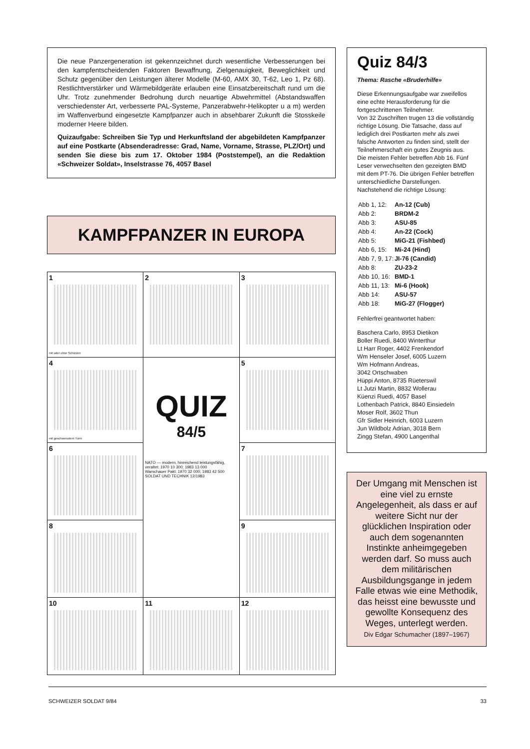Die neue Panzergeneration ist gekennzeichnet durch wesentliche Verbesserungen bei den kampfentscheidenden Faktoren Bewaffnung, Zielgenauigkeit, Beweglichkeit und Schutz gegenüber den Leistungen älterer Modelle (M-60, AMX 30, T-62, Leo 1, Pz 68). Restlichtverstärker und Wärmebildgeräte erlauben eine Einsatzbereitschaft rund um die Uhr. Trotz zunehmender Bedrohung durch neuartige Abwehrmittel (Abstandswaffen verschiedenster Art, verbesserte PAL-Systeme, Panzerabwehr-Helikopter u a m) werden im Waffenverbund eingesetzte Kampfpanzer auch in absehbarer Zukunft die Stosskeile moderner Heere bilden.
Quizaufgabe: Schreiben Sie Typ und Herkunftsland der abgebildeten Kampfpanzer auf eine Postkarte (Absenderadresse: Grad, Name, Vorname, Strasse, PLZ/Ort) und senden Sie diese bis zum 17. Oktober 1984 (Poststempel), an die Redaktion «Schweizer Soldat», Inselstrasse 76, 4057 Basel
KAMPFPANZER IN EUROPA
| 1 mit oder ohne Schürzen | 2 | 3 |
| 4 mit geschweisstem Turm | QUIZ 84/5 NATO — modern, hinreichend leistungsfähig, veraltet: 1970 10 300; 1983 13 000 Warschauer Pakt: 1970 32 000; 1983 42 500 SOLDAT UND TECHNIK 12/1983 | 5 |
| 6 | | 7 |
| 8 | | 9 |
| 10 | 11 | 12 |
Quiz 84/3
Thema: Rasche «Bruderhilfe»
Diese Erkennungsaufgabe war zweifellos eine echte Herausforderung für die fortgeschrittenen Teilnehmer.
Von 32 Zuschriften trugen 13 die vollständig richtige Lösung. Die Tatsache, dass auf lediglich drei Postkarten mehr als zwei falsche Antworten zu finden sind, stellt der Teilnehmerschaft ein gutes Zeugnis aus.
Die meisten Fehler betreffen Abb 16. Fünf Leser verwechselten den gezeigten BMD mit dem PT-76. Die übrigen Fehler betreffen unterschiedliche Darstellungen. Nachstehend die richtige Lösung:
| Abb 1, 12: | An-12 (Cub) |
| Abb 2: | BRDM-2 |
| Abb 3: | ASU-85 |
| Abb 4: | An-22 (Cock) |
| Abb 5: | MiG-21 (Fishbed) |
| Abb 6, 15: | Mi-24 (Hind) |
| Abb 7, 9, 17: | JI-76 (Candid) |
| Abb 8: | ZU-23-2 |
| Abb 10, 16: | BMD-1 |
| Abb 11, 13: | Mi-6 (Hook) |
| Abb 14: | ASU-57 |
| Abb 18: | MiG-27 (Flogger) |
Fehlerfrei geantwortet haben:
Baschera Carlo, 8953 Dietikon
Boller Ruedi, 8400 Winterthur
Lt Harr Roger, 4402 Frenkendorf
Wm Henseler Josef, 6005 Luzern
Wm Hofmann Andreas,
3042 Ortschwaben
Hüppi Anton, 8735 Rüeterswil
Lt Jutzi Martin, 8832 Wollerau
Küenzi Ruedi, 4057 Basel
Lothenbach Patrick, 8840 Einsiedeln
Moser Rolf, 3602 Thun
Gfr Sidler Heinrich, 6003 Luzern
Jun Wildbolz Adrian, 3018 Bern
Zingg Stefan, 4900 Langenthal
Der Umgang mit Menschen ist eine viel zu ernste Angelegenheit, als dass er auf weitere Sicht nur der glücklichen Inspiration oder auch dem sogenannten Instinkte anheimgegeben werden darf. So muss auch dem militärischen Ausbildungsgange in jedem Falle etwas wie eine Methodik, das heisst eine bewusste und gewollte Konsequenz des Weges, unterlegt werden.
Div Edgar Schumacher (1897–1967)
SCHWEIZER SOLDAT 9/84 33